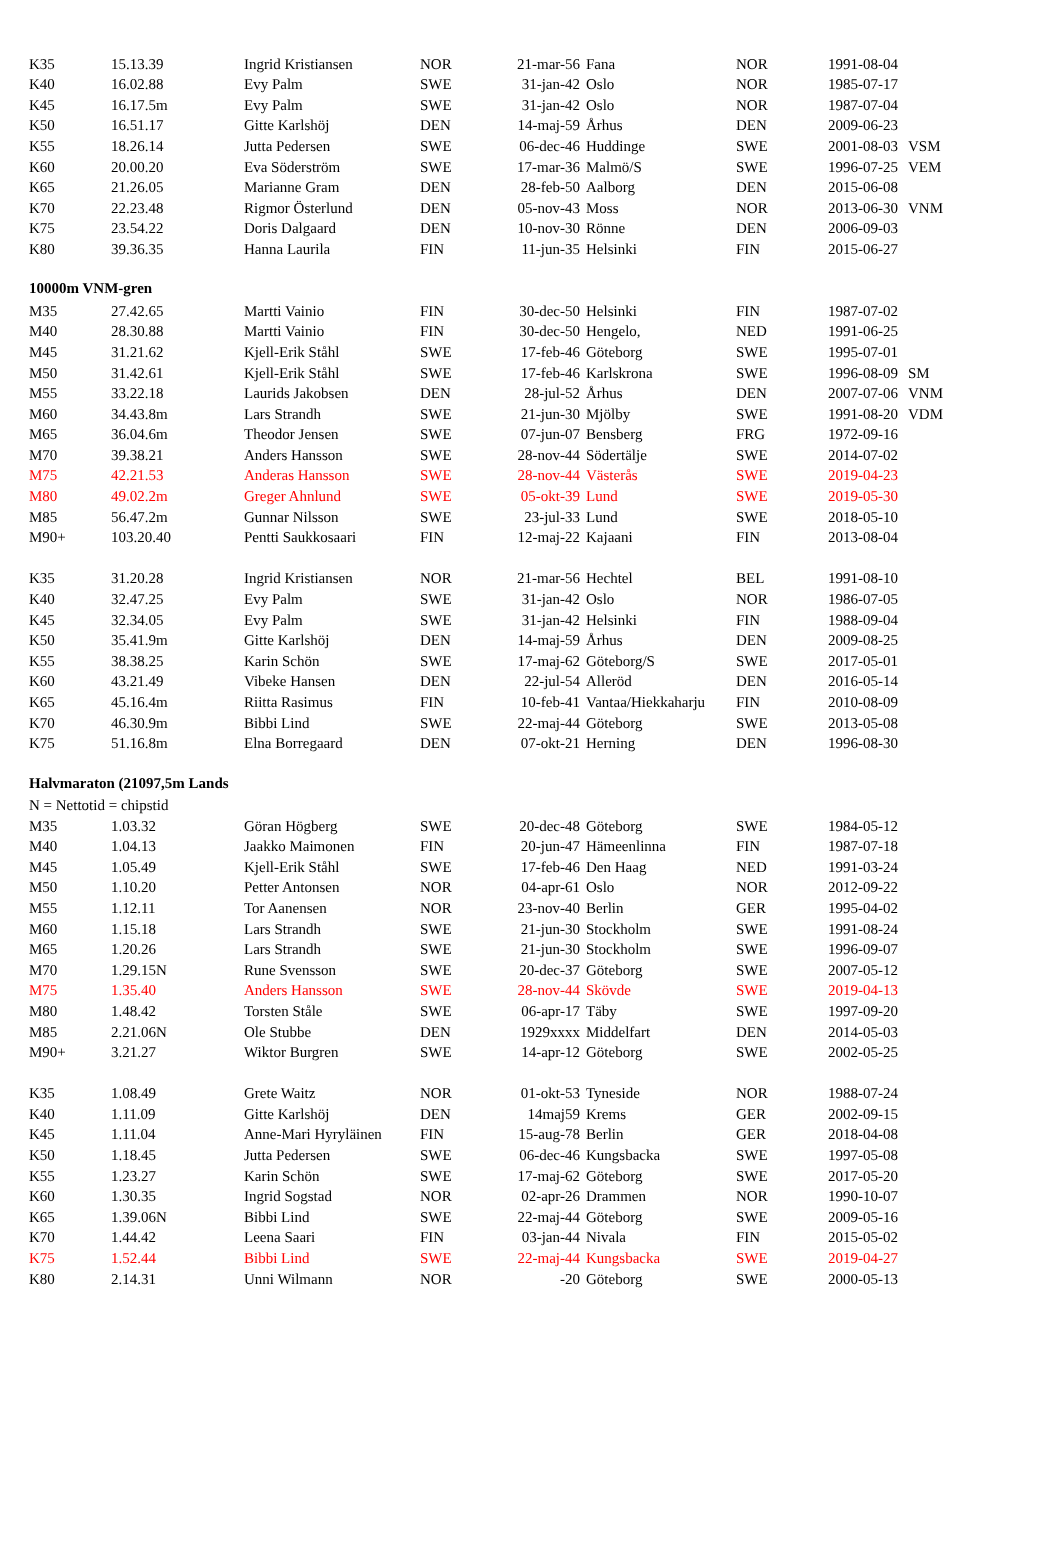| K35 | 15.13.39 | Ingrid Kristiansen | NOR | 21-mar-56 | Fana | NOR | 1991-08-04 | |
| K40 | 16.02.88 | Evy Palm | SWE | 31-jan-42 | Oslo | NOR | 1985-07-17 | |
| K45 | 16.17.5m | Evy Palm | SWE | 31-jan-42 | Oslo | NOR | 1987-07-04 | |
| K50 | 16.51.17 | Gitte Karlshöj | DEN | 14-maj-59 | Århus | DEN | 2009-06-23 | |
| K55 | 18.26.14 | Jutta Pedersen | SWE | 06-dec-46 | Huddinge | SWE | 2001-08-03 | VSM |
| K60 | 20.00.20 | Eva Söderström | SWE | 17-mar-36 | Malmö/S | SWE | 1996-07-25 | VEM |
| K65 | 21.26.05 | Marianne Gram | DEN | 28-feb-50 | Aalborg | DEN | 2015-06-08 | |
| K70 | 22.23.48 | Rigmor Österlund | DEN | 05-nov-43 | Moss | NOR | 2013-06-30 | VNM |
| K75 | 23.54.22 | Doris Dalgaard | DEN | 10-nov-30 | Rönne | DEN | 2006-09-03 | |
| K80 | 39.36.35 | Hanna Laurila | FIN | 11-jun-35 | Helsinki | FIN | 2015-06-27 | |
| 10000m VNM-gren | | | | | | | | |
| M35 | 27.42.65 | Martti Vainio | FIN | 30-dec-50 | Helsinki | FIN | 1987-07-02 | |
| M40 | 28.30.88 | Martti Vainio | FIN | 30-dec-50 | Hengelo, | NED | 1991-06-25 | |
| M45 | 31.21.62 | Kjell-Erik Ståhl | SWE | 17-feb-46 | Göteborg | SWE | 1995-07-01 | |
| M50 | 31.42.61 | Kjell-Erik Ståhl | SWE | 17-feb-46 | Karlskrona | SWE | 1996-08-09 | SM |
| M55 | 33.22.18 | Laurids Jakobsen | DEN | 28-jul-52 | Århus | DEN | 2007-07-06 | VNM |
| M60 | 34.43.8m | Lars Strandh | SWE | 21-jun-30 | Mjölby | SWE | 1991-08-20 | VDM |
| M65 | 36.04.6m | Theodor Jensen | SWE | 07-jun-07 | Bensberg | FRG | 1972-09-16 | |
| M70 | 39.38.21 | Anders Hansson | SWE | 28-nov-44 | Södertälje | SWE | 2014-07-02 | |
| M75 | 42.21.53 | Anderas Hansson | SWE | 28-nov-44 | Västerås | SWE | 2019-04-23 | |
| M80 | 49.02.2m | Greger Ahnlund | SWE | 05-okt-39 | Lund | SWE | 2019-05-30 | |
| M85 | 56.47.2m | Gunnar Nilsson | SWE | 23-jul-33 | Lund | SWE | 2018-05-10 | |
| M90+ | 103.20.40 | Pentti Saukkosaari | FIN | 12-maj-22 | Kajaani | FIN | 2013-08-04 | |
| K35 | 31.20.28 | Ingrid Kristiansen | NOR | 21-mar-56 | Hechtel | BEL | 1991-08-10 | |
| K40 | 32.47.25 | Evy Palm | SWE | 31-jan-42 | Oslo | NOR | 1986-07-05 | |
| K45 | 32.34.05 | Evy Palm | SWE | 31-jan-42 | Helsinki | FIN | 1988-09-04 | |
| K50 | 35.41.9m | Gitte Karlshöj | DEN | 14-maj-59 | Århus | DEN | 2009-08-25 | |
| K55 | 38.38.25 | Karin Schön | SWE | 17-maj-62 | Göteborg/S | SWE | 2017-05-01 | |
| K60 | 43.21.49 | Vibeke Hansen | DEN | 22-jul-54 | Alleröd | DEN | 2016-05-14 | |
| K65 | 45.16.4m | Riitta Rasimus | FIN | 10-feb-41 | Vantaa/Hiekkaharju | FIN | 2010-08-09 | |
| K70 | 46.30.9m | Bibbi Lind | SWE | 22-maj-44 | Göteborg | SWE | 2013-05-08 | |
| K75 | 51.16.8m | Elna Borregaard | DEN | 07-okt-21 | Herning | DEN | 1996-08-30 | |
| Halvmaraton (21097,5m Lands | | | | | | | | |
| N = Nettotid = chipstid | | | | | | | | |
| M35 | 1.03.32 | Göran Högberg | SWE | 20-dec-48 | Göteborg | SWE | 1984-05-12 | |
| M40 | 1.04.13 | Jaakko Maimonen | FIN | 20-jun-47 | Hämeenlinna | FIN | 1987-07-18 | |
| M45 | 1.05.49 | Kjell-Erik Ståhl | SWE | 17-feb-46 | Den Haag | NED | 1991-03-24 | |
| M50 | 1.10.20 | Petter Antonsen | NOR | 04-apr-61 | Oslo | NOR | 2012-09-22 | |
| M55 | 1.12.11 | Tor Aanensen | NOR | 23-nov-40 | Berlin | GER | 1995-04-02 | |
| M60 | 1.15.18 | Lars Strandh | SWE | 21-jun-30 | Stockholm | SWE | 1991-08-24 | |
| M65 | 1.20.26 | Lars Strandh | SWE | 21-jun-30 | Stockholm | SWE | 1996-09-07 | |
| M70 | 1.29.15N | Rune Svensson | SWE | 20-dec-37 | Göteborg | SWE | 2007-05-12 | |
| M75 | 1.35.40 | Anders Hansson | SWE | 28-nov-44 | Skövde | SWE | 2019-04-13 | |
| M80 | 1.48.42 | Torsten Ståle | SWE | 06-apr-17 | Täby | SWE | 1997-09-20 | |
| M85 | 2.21.06N | Ole Stubbe | DEN | 1929xxxx | Middelfart | DEN | 2014-05-03 | |
| M90+ | 3.21.27 | Wiktor Burgren | SWE | 14-apr-12 | Göteborg | SWE | 2002-05-25 | |
| K35 | 1.08.49 | Grete Waitz | NOR | 01-okt-53 | Tyneside | NOR | 1988-07-24 | |
| K40 | 1.11.09 | Gitte Karlshöj | DEN | 14maj59 | Krems | GER | 2002-09-15 | |
| K45 | 1.11.04 | Anne-Mari Hyryläinen | FIN | 15-aug-78 | Berlin | GER | 2018-04-08 | |
| K50 | 1.18.45 | Jutta Pedersen | SWE | 06-dec-46 | Kungsbacka | SWE | 1997-05-08 | |
| K55 | 1.23.27 | Karin Schön | SWE | 17-maj-62 | Göteborg | SWE | 2017-05-20 | |
| K60 | 1.30.35 | Ingrid Sogstad | NOR | 02-apr-26 | Drammen | NOR | 1990-10-07 | |
| K65 | 1.39.06N | Bibbi Lind | SWE | 22-maj-44 | Göteborg | SWE | 2009-05-16 | |
| K70 | 1.44.42 | Leena Saari | FIN | 03-jan-44 | Nivala | FIN | 2015-05-02 | |
| K75 | 1.52.44 | Bibbi Lind | SWE | 22-maj-44 | Kungsbacka | SWE | 2019-04-27 | |
| K80 | 2.14.31 | Unni Wilmann | NOR | -20 | Göteborg | SWE | 2000-05-13 | |